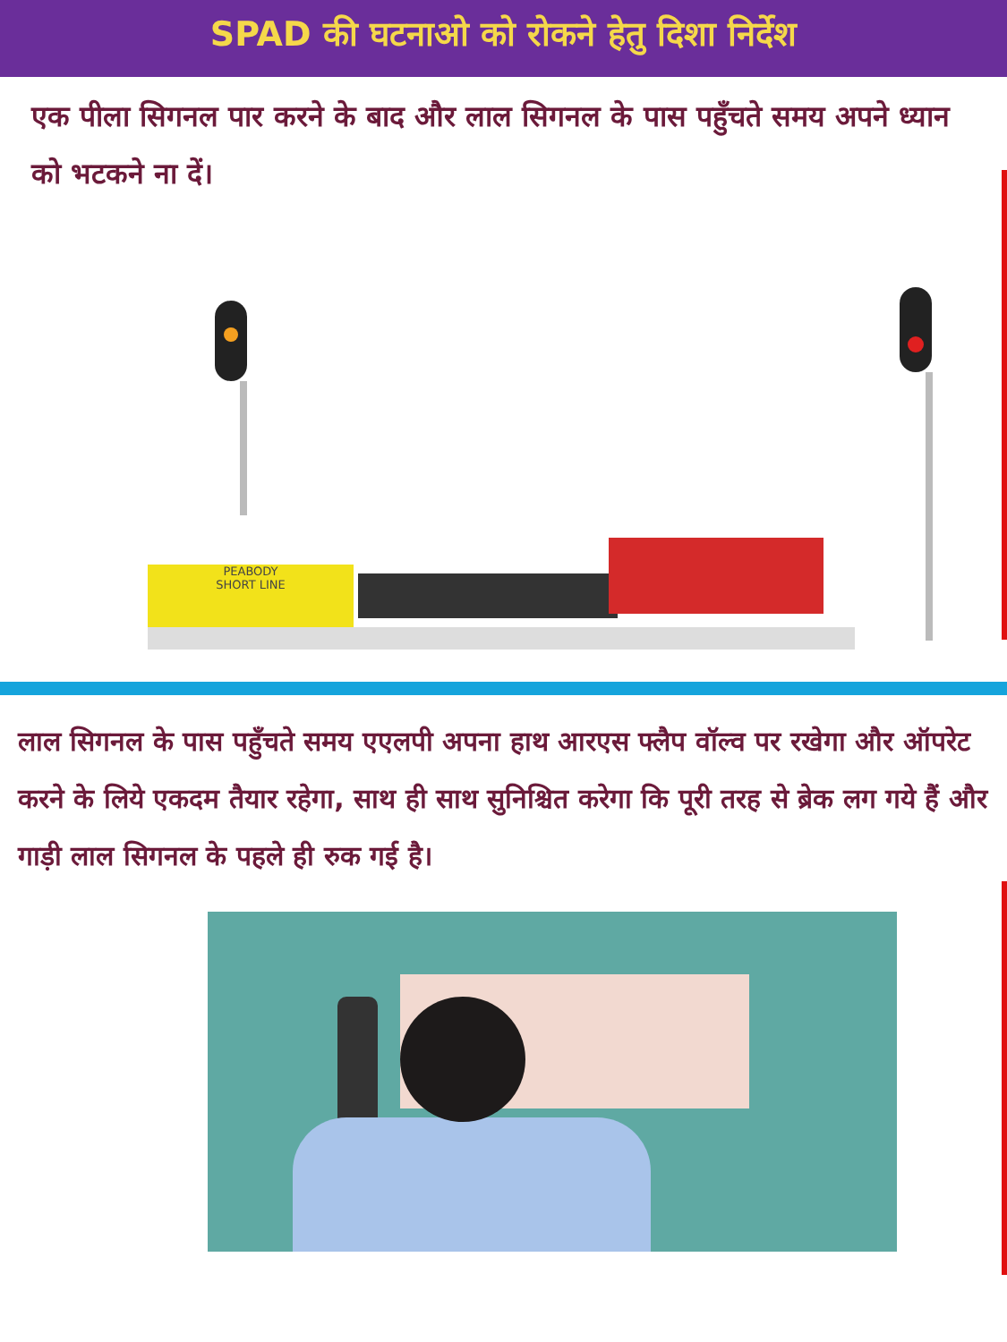SPAD की घटनाओ को रोकने हेतु दिशा निर्देश
एक पीला सिगनल पार करने के बाद और लाल सिगनल के पास पहुँचते समय अपने ध्यान को भटकने ना दें।
PEABODY
SHORT LINE
लाल सिगनल के पास पहुँचते समय एएलपी अपना हाथ आरएस फ्लैप वॉल्व पर रखेगा और ऑपरेट करने के लिये एकदम तैयार रहेगा, साथ ही साथ सुनिश्चित करेगा कि पूरी तरह से ब्रेक लग गये हैं और गाड़ी लाल सिगनल के पहले ही रुक गई है।